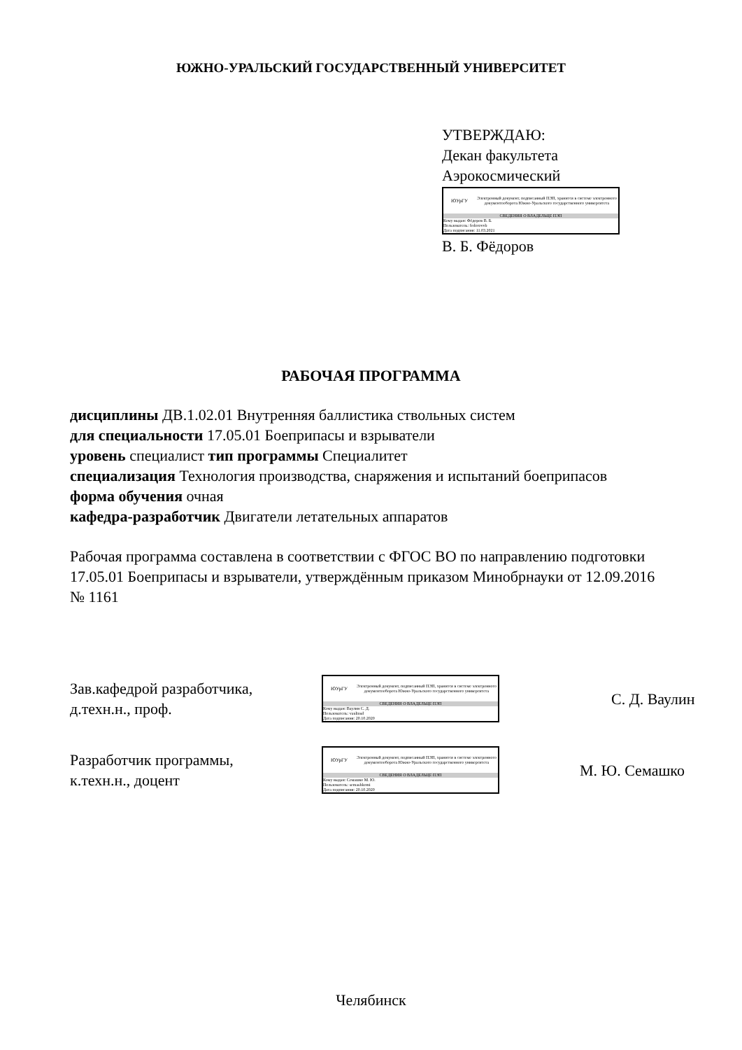ЮЖНО-УРАЛЬСКИЙ ГОСУДАРСТВЕННЫЙ УНИВЕРСИТЕТ
УТВЕРЖДАЮ:
Декан факультета
Аэрокосмический
ЮУрГУ
Электронный документ, подписанный ПЭП, хранится в системе электронного документооборота Южно-Уральского государственного университета
СВЕДЕНИЯ О ВЛАДЕЛЬЦЕ ПЭП
Кому выдан: Фёдоров В. Б.
Пользователь: fedorovvb
Дата подписания: 11.03.2021
В. Б. Фёдоров
РАБОЧАЯ ПРОГРАММА
дисциплины ДВ.1.02.01 Внутренняя баллистика ствольных систем
для специальности 17.05.01 Боеприпасы и взрыватели
уровень специалист тип программы Специалитет
специализация Технология производства, снаряжения и испытаний боеприпасов
форма обучения очная
кафедра-разработчик Двигатели летательных аппаратов
Рабочая программа составлена в соответствии с ФГОС ВО по направлению подготовки 17.05.01 Боеприпасы и взрыватели, утверждённым приказом Минобрнауки от 12.09.2016 № 1161
Зав.кафедрой разработчика,
д.техн.н., проф.
ЮУрГУ
Электронный документ, подписанный ПЭП, хранится в системе электронного документооборота Южно-Уральского государственного университета
СВЕДЕНИЯ О ВЛАДЕЛЬЦЕ ПЭП
Кому выдан: Ваулин С. Д.
Пользователь: vaulinsd
Дата подписания: 20.10.2020
С. Д. Ваулин
Разработчик программы,
к.техн.н., доцент
ЮУрГУ
Электронный документ, подписанный ПЭП, хранится в системе электронного документооборота Южно-Уральского государственного университета
СВЕДЕНИЯ О ВЛАДЕЛЬЦЕ ПЭП
Кому выдан: Семашко М. Ю.
Пользователь: semashkomi
Дата подписания: 20.10.2020
М. Ю. Семашко
Челябинск